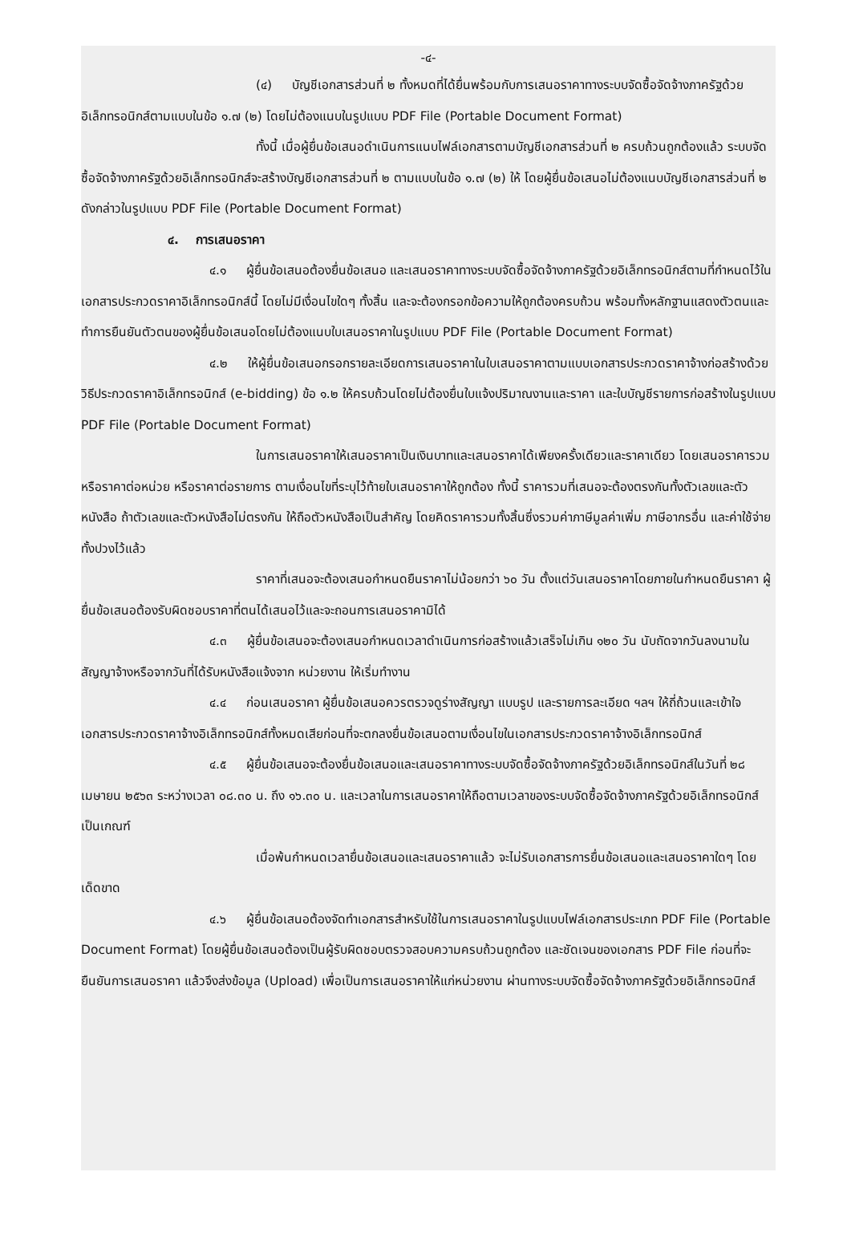-๔-
(๔) บัญชีเอกสารส่วนที่ ๒ ทั้งหมดที่ได้ยื่นพร้อมกับการเสนอราคาทางระบบจัดซื้อจัดจ้างภาครัฐด้วยอิเล็กทรอนิกส์ตามแบบในข้อ ๑.๗ (๒) โดยไม่ต้องแนบในรูปแบบ PDF File (Portable Document Format)
ทั้งนี้ เมื่อผู้ยื่นข้อเสนอดำเนินการแนบไฟล์เอกสารตามบัญชีเอกสารส่วนที่ ๒ ครบถ้วนถูกต้องแล้ว ระบบจัดซื้อจัดจ้างภาครัฐด้วยอิเล็กทรอนิกส์จะสร้างบัญชีเอกสารส่วนที่ ๒ ตามแบบในข้อ ๑.๗ (๒) ให้ โดยผู้ยื่นข้อเสนอไม่ต้องแนบบัญชีเอกสารส่วนที่ ๒ ดังกล่าวในรูปแบบ PDF File (Portable Document Format)
๔. การเสนอราคา
๔.๑ ผู้ยื่นข้อเสนอต้องยื่นข้อเสนอ และเสนอราคาทางระบบจัดซื้อจัดจ้างภาครัฐด้วยอิเล็กทรอนิกส์ตามที่กำหนดไว้ในเอกสารประกวดราคาอิเล็กทรอนิกส์นี้ โดยไม่มีเงื่อนไขใดๆ ทั้งสิ้น และจะต้องกรอกข้อความให้ถูกต้องครบถ้วน พร้อมทั้งหลักฐานแสดงตัวตนและทำการยืนยันตัวตนของผู้ยื่นข้อเสนอโดยไม่ต้องแนบใบเสนอราคาในรูปแบบ PDF File (Portable Document Format)
๔.๒ ให้ผู้ยื่นข้อเสนอกรอกรายละเอียดการเสนอราคาในใบเสนอราคาตามแบบเอกสารประกวดราคาจ้างก่อสร้างด้วยวิธีประกวดราคาอิเล็กทรอนิกส์ (e-bidding) ข้อ ๑.๒ ให้ครบถ้วนโดยไม่ต้องยื่นใบแจ้งปริมาณงานและราคา และใบบัญชีรายการก่อสร้างในรูปแบบ PDF File (Portable Document Format)
ในการเสนอราคาให้เสนอราคาเป็นเงินบาทและเสนอราคาได้เพียงครั้งเดียวและราคาเดียว โดยเสนอราคารวม หรือราคาต่อหน่วย หรือราคาต่อรายการ ตามเงื่อนไขที่ระบุไว้ท้ายใบเสนอราคาให้ถูกต้อง ทั้งนี้ ราคารวมที่เสนอจะต้องตรงกันทั้งตัวเลขและตัวหนังสือ ถ้าตัวเลขและตัวหนังสือไม่ตรงกัน ให้ถือตัวหนังสือเป็นสำคัญ โดยคิดราคารวมทั้งสิ้นซึ่งรวมค่าภาษีมูลค่าเพิ่ม ภาษีอากรอื่น และค่าใช้จ่ายทั้งปวงไว้แล้ว
ราคาที่เสนอจะต้องเสนอกำหนดยืนราคาไม่น้อยกว่า ๖๐ วัน ตั้งแต่วันเสนอราคาโดยภายในกำหนดยืนราคา ผู้ยื่นข้อเสนอต้องรับผิดชอบราคาที่ตนได้เสนอไว้และจะถอนการเสนอราคามิได้
๔.๓ ผู้ยื่นข้อเสนอจะต้องเสนอกำหนดเวลาดำเนินการก่อสร้างแล้วเสร็จไม่เกิน ๑๒๐ วัน นับถัดจากวันลงนามในสัญญาจ้างหรือจากวันที่ได้รับหนังสือแจ้งจาก หน่วยงาน ให้เริ่มทำงาน
๔.๔ ก่อนเสนอราคา ผู้ยื่นข้อเสนอควรตรวจดูร่างสัญญา แบบรูป และรายการละเอียด ฯลฯ ให้ถี่ถ้วนและเข้าใจเอกสารประกวดราคาจ้างอิเล็กทรอนิกส์ทั้งหมดเสียก่อนที่จะตกลงยื่นข้อเสนอตามเงื่อนไขในเอกสารประกวดราคาจ้างอิเล็กทรอนิกส์
๔.๕ ผู้ยื่นข้อเสนอจะต้องยื่นข้อเสนอและเสนอราคาทางระบบจัดซื้อจัดจ้างภาครัฐด้วยอิเล็กทรอนิกส์ในวันที่ ๒๘ เมษายน ๒๕๖๓ ระหว่างเวลา ๐๘.๓๐ น. ถึง ๑๖.๓๐ น. และเวลาในการเสนอราคาให้ถือตามเวลาของระบบจัดซื้อจัดจ้างภาครัฐด้วยอิเล็กทรอนิกส์เป็นเกณฑ์
เมื่อพ้นกำหนดเวลายื่นข้อเสนอและเสนอราคาแล้ว จะไม่รับเอกสารการยื่นข้อเสนอและเสนอราคาใดๆ โดยเด็ดขาด
๔.๖ ผู้ยื่นข้อเสนอต้องจัดทำเอกสารสำหรับใช้ในการเสนอราคาในรูปแบบไฟล์เอกสารประเภท PDF File (Portable Document Format) โดยผู้ยื่นข้อเสนอต้องเป็นผู้รับผิดชอบตรวจสอบความครบถ้วนถูกต้อง และชัดเจนของเอกสาร PDF File ก่อนที่จะยืนยันการเสนอราคา แล้วจึงส่งข้อมูล (Upload) เพื่อเป็นการเสนอราคาให้แก่หน่วยงาน ผ่านทางระบบจัดซื้อจัดจ้างภาครัฐด้วยอิเล็กทรอนิกส์